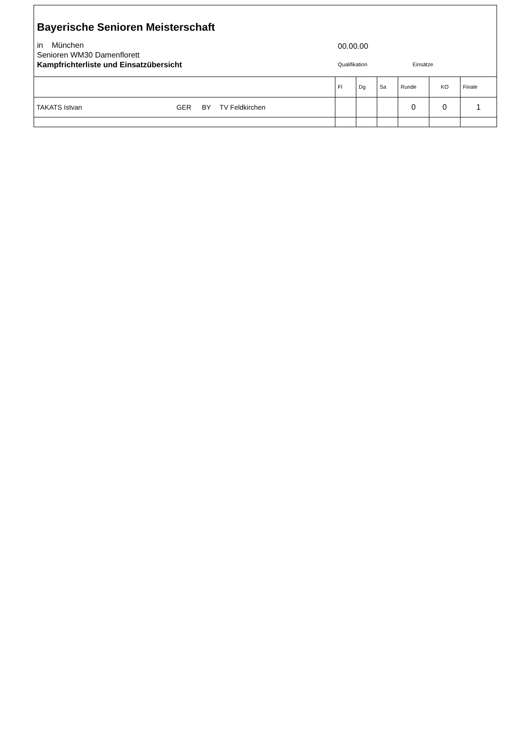Bayerische Senioren Meisterschaft
in München
Senioren WM30 Damenflorett
Kampfrichterliste und Einsatzübersicht
00.00.00
Qualifikation Einsätze
| | Fl | Dg | Sa | Runde | KO | Finale |
| --- | --- | --- | --- | --- | --- | --- |
| TAKATS Istvan GER BY TV Feldkirchen | | | | 0 | 0 | 1 |